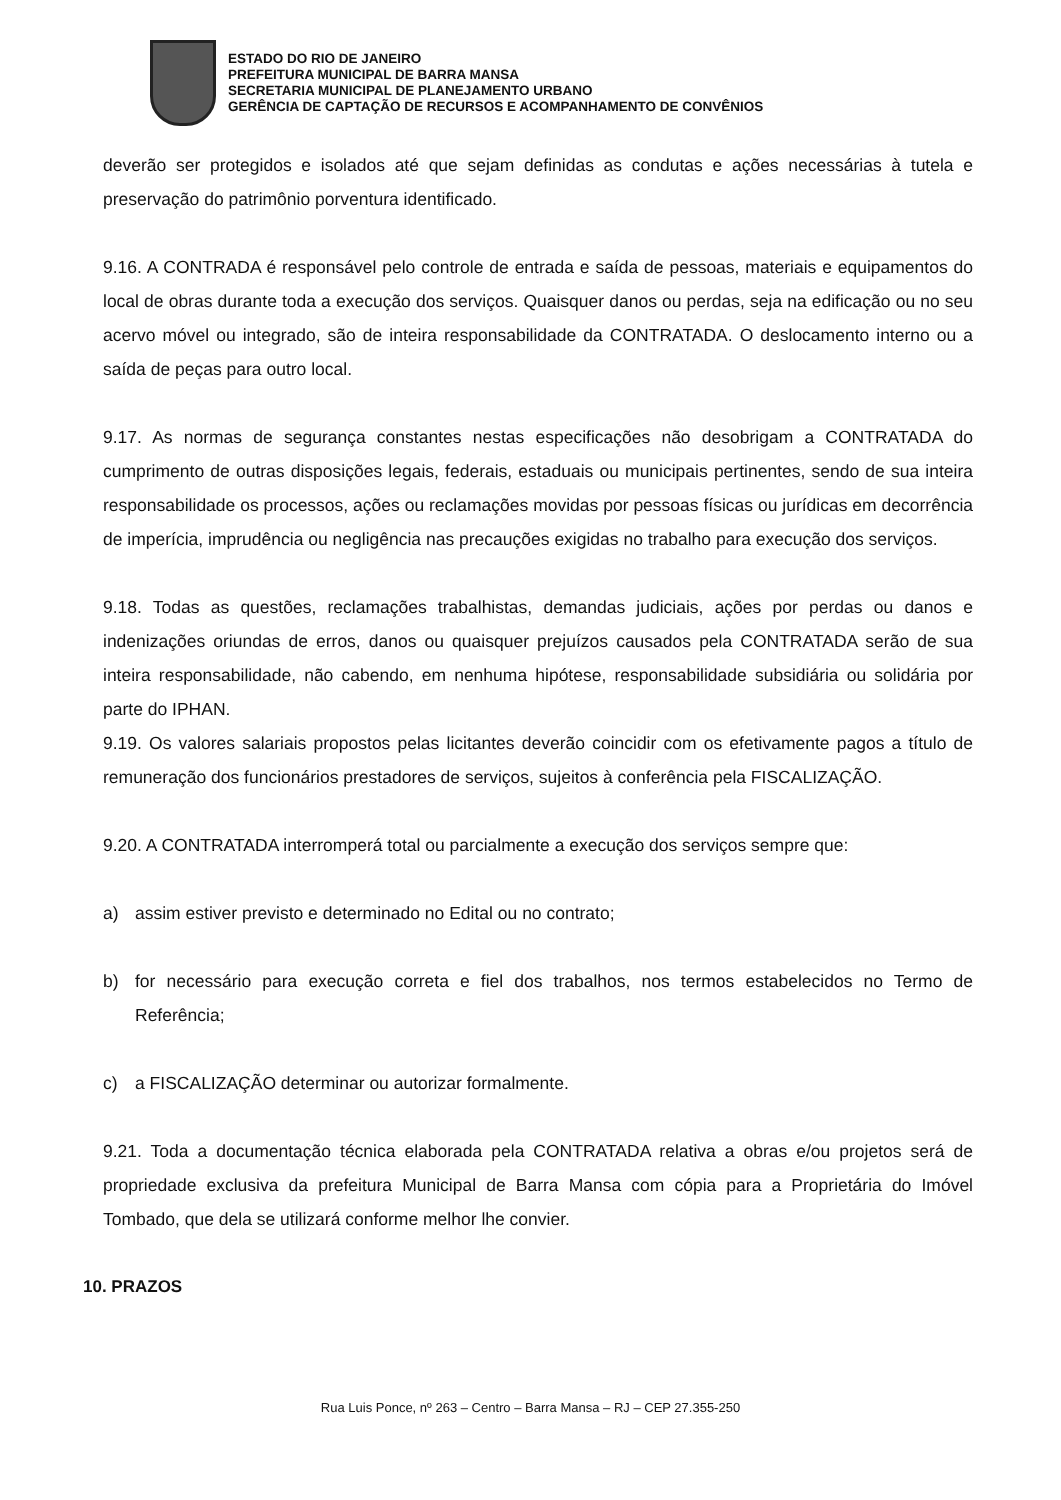ESTADO DO RIO DE JANEIRO
PREFEITURA MUNICIPAL DE BARRA MANSA
SECRETARIA MUNICIPAL DE PLANEJAMENTO URBANO
GERÊNCIA DE CAPTAÇÃO DE RECURSOS E ACOMPANHAMENTO DE CONVÊNIOS
deverão ser protegidos e isolados até que sejam definidas as condutas e ações necessárias à tutela e preservação do patrimônio porventura identificado.
9.16. A CONTRADA é responsável pelo controle de entrada e saída de pessoas, materiais e equipamentos do local de obras durante toda a execução dos serviços. Quaisquer danos ou perdas, seja na edificação ou no seu acervo móvel ou integrado, são de inteira responsabilidade da CONTRATADA. O deslocamento interno ou a saída de peças para outro local.
9.17. As normas de segurança constantes nestas especificações não desobrigam a CONTRATADA do cumprimento de outras disposições legais, federais, estaduais ou municipais pertinentes, sendo de sua inteira responsabilidade os processos, ações ou reclamações movidas por pessoas físicas ou jurídicas em decorrência de imperícia, imprudência ou negligência nas precauções exigidas no trabalho para execução dos serviços.
9.18. Todas as questões, reclamações trabalhistas, demandas judiciais, ações por perdas ou danos e indenizações oriundas de erros, danos ou quaisquer prejuízos causados pela CONTRATADA serão de sua inteira responsabilidade, não cabendo, em nenhuma hipótese, responsabilidade subsidiária ou solidária por parte do IPHAN.
9.19. Os valores salariais propostos pelas licitantes deverão coincidir com os efetivamente pagos a título de remuneração dos funcionários prestadores de serviços, sujeitos à conferência pela FISCALIZAÇÃO.
9.20. A CONTRATADA interromperá total ou parcialmente a execução dos serviços sempre que:
a) assim estiver previsto e determinado no Edital ou no contrato;
b) for necessário para execução correta e fiel dos trabalhos, nos termos estabelecidos no Termo de Referência;
c) a FISCALIZAÇÃO determinar ou autorizar formalmente.
9.21. Toda a documentação técnica elaborada pela CONTRATADA relativa a obras e/ou projetos será de propriedade exclusiva da prefeitura Municipal de Barra Mansa com cópia para a Proprietária do Imóvel Tombado, que dela se utilizará conforme melhor lhe convier.
10. PRAZOS
Rua Luis Ponce, nº 263 – Centro – Barra Mansa – RJ – CEP 27.355-250